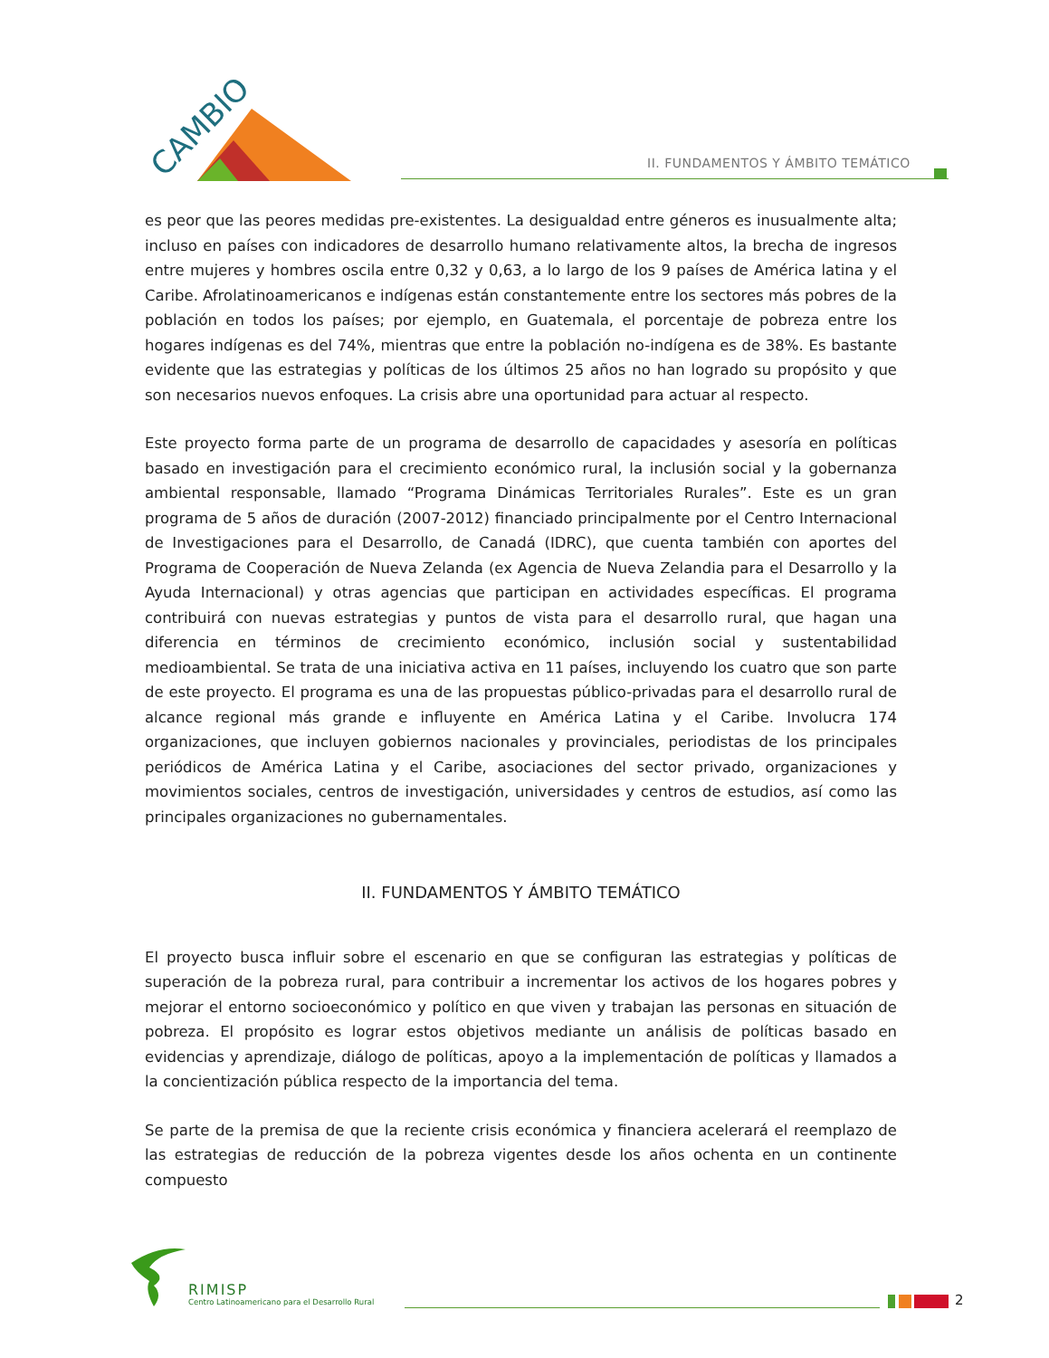CAMBIO
II. FUNDAMENTOS Y ÁMBITO TEMÁTICO
es peor que las peores medidas pre-existentes. La desigualdad entre géneros es inusualmente alta; incluso en países con indicadores de desarrollo humano relativamente altos, la brecha de ingresos entre mujeres y hombres oscila entre 0,32 y 0,63, a lo largo de los 9 países de América latina y el Caribe. Afrolatinoamericanos e indígenas están constantemente entre los sectores más pobres de la población en todos los países; por ejemplo, en Guatemala, el porcentaje de pobreza entre los hogares indígenas es del 74%, mientras que entre la población no-indígena es de 38%. Es bastante evidente que las estrategias y políticas de los últimos 25 años no han logrado su propósito y que son necesarios nuevos enfoques. La crisis abre una oportunidad para actuar al respecto.
Este proyecto forma parte de un programa de desarrollo de capacidades y asesoría en políticas basado en investigación para el crecimiento económico rural, la inclusión social y la gobernanza ambiental responsable, llamado “Programa Dinámicas Territoriales Rurales”. Este es un gran programa de 5 años de duración (2007-2012) financiado principalmente por el Centro Internacional de Investigaciones para el Desarrollo, de Canadá (IDRC), que cuenta también con aportes del Programa de Cooperación de Nueva Zelanda (ex Agencia de Nueva Zelandia para el Desarrollo y la Ayuda Internacional) y otras agencias que participan en actividades específicas. El programa contribuirá con nuevas estrategias y puntos de vista para el desarrollo rural, que hagan una diferencia en términos de crecimiento económico, inclusión social y sustentabilidad medioambiental. Se trata de una iniciativa activa en 11 países, incluyendo los cuatro que son parte de este proyecto. El programa es una de las propuestas público-privadas para el desarrollo rural de alcance regional más grande e influyente en América Latina y el Caribe. Involucra 174 organizaciones, que incluyen gobiernos nacionales y provinciales, periodistas de los principales periódicos de América Latina y el Caribe, asociaciones del sector privado, organizaciones y movimientos sociales, centros de investigación, universidades y centros de estudios, así como las principales organizaciones no gubernamentales.
II. FUNDAMENTOS Y ÁMBITO TEMÁTICO
El proyecto busca influir sobre el escenario en que se configuran las estrategias y políticas de superación de la pobreza rural, para contribuir a incrementar los activos de los hogares pobres y mejorar el entorno socioeconómico y político en que viven y trabajan las personas en situación de pobreza. El propósito es lograr estos objetivos mediante un análisis de políticas basado en evidencias y aprendizaje, diálogo de políticas, apoyo a la implementación de políticas y llamados a la concientización pública respecto de la importancia del tema.
Se parte de la premisa de que la reciente crisis económica y financiera acelerará el reemplazo de las estrategias de reducción de la pobreza vigentes desde los años ochenta en un continente compuesto
RIMISP
Centro Latinoamericano para el Desarrollo Rural
2